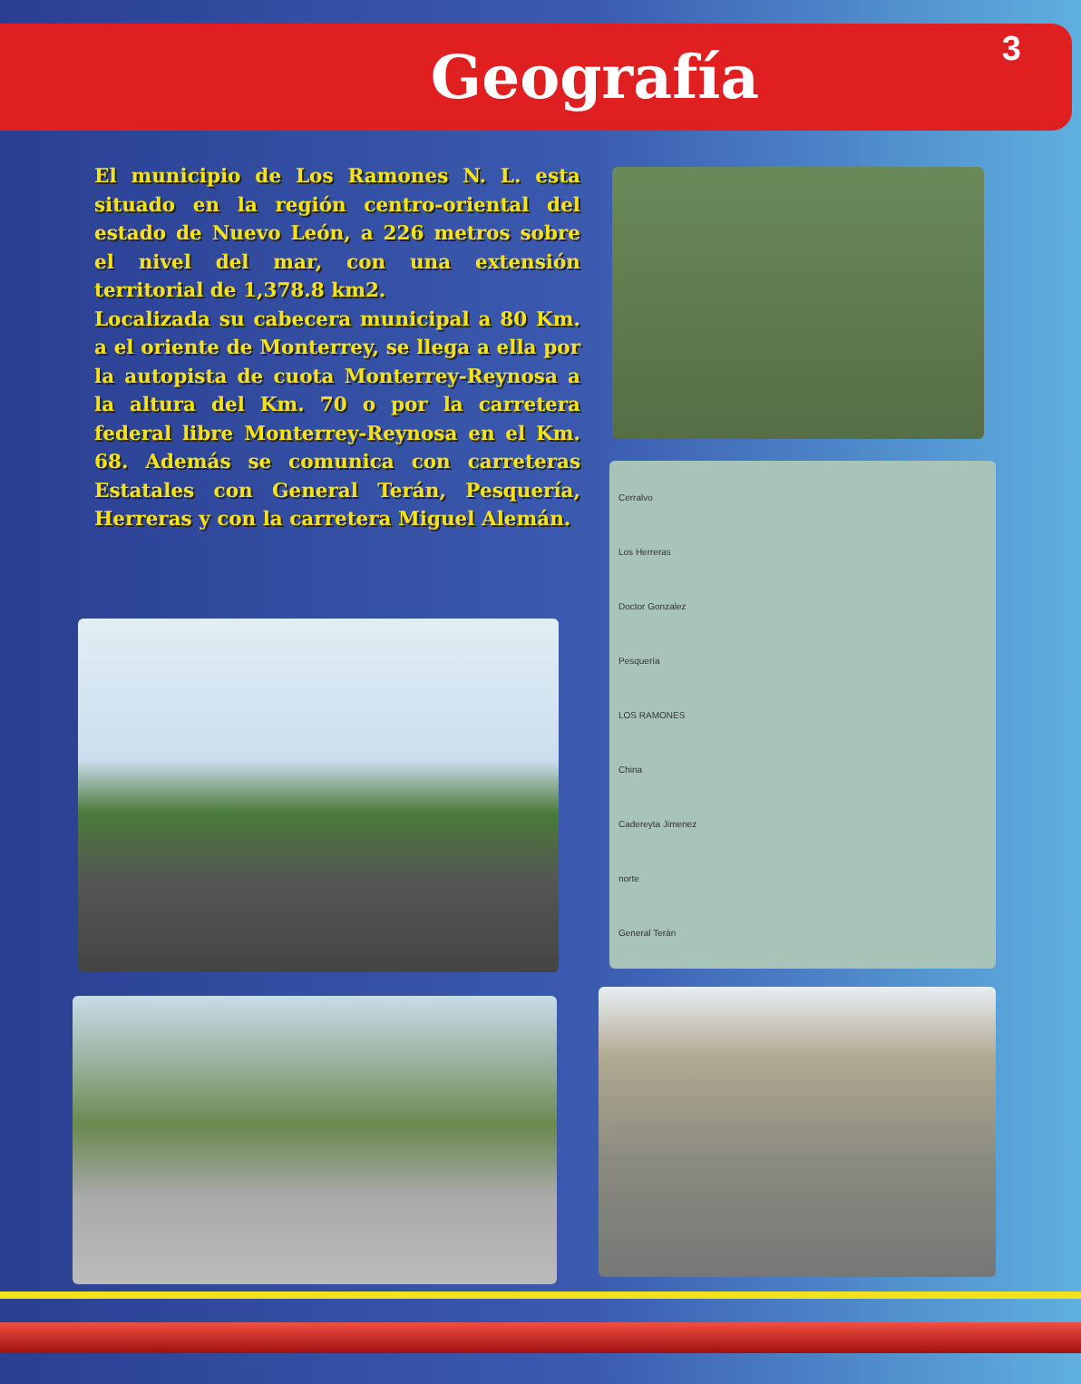Geografía
3
El municipio de Los Ramones N. L. esta situado en la región centro-oriental del estado de Nuevo León, a 226 metros sobre el nivel del mar, con una extensión territorial de 1,378.8 km2.
Localizada su cabecera municipal a 80 Km. a el oriente de Monterrey, se llega a ella por la autopista de cuota Monterrey-Reynosa a la altura del Km. 70 o por la carretera federal libre Monterrey-Reynosa en el Km. 68. Además se comunica con carreteras Estatales con General Terán, Pesquería, Herreras y con la carretera Miguel Alemán.
Cerralvo
Los Herreras
Doctor Gonzalez
Pesquería
LOS RAMONES
China
Cadereyta Jimenez
norte
General Terán